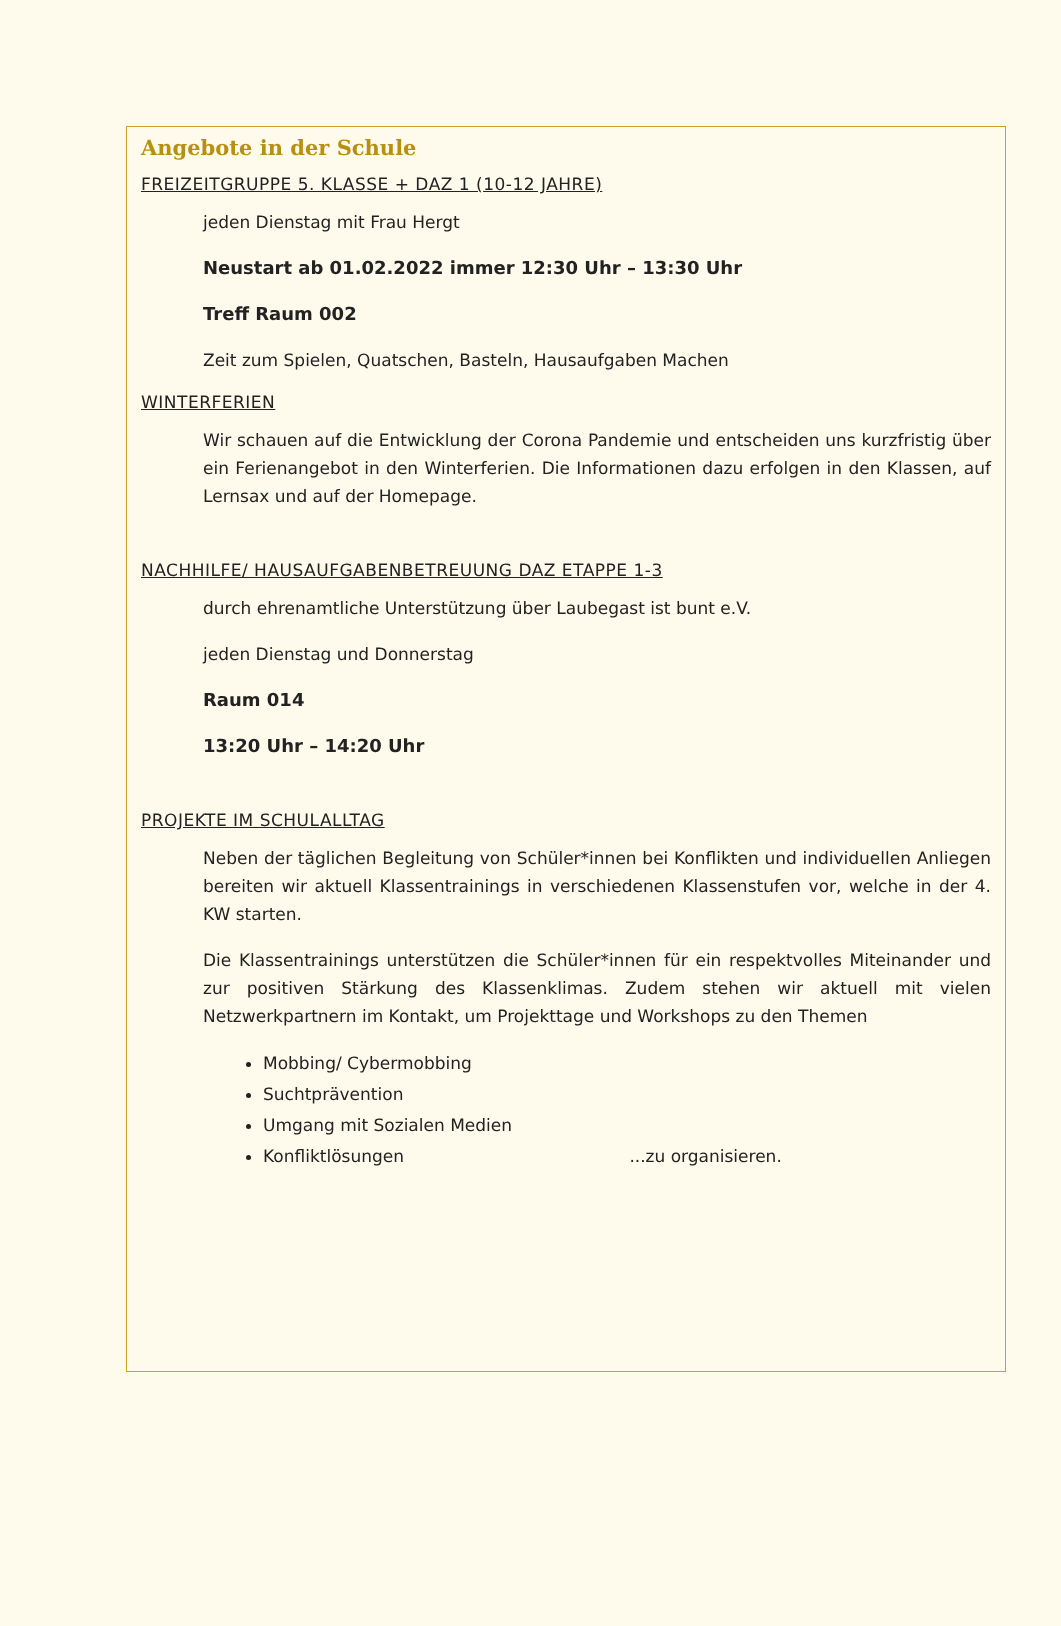Angebote in der Schule
FREIZEITGRUPPE 5. KLASSE + DAZ 1 (10-12 JAHRE)
jeden Dienstag mit Frau Hergt
Neustart ab 01.02.2022 immer 12:30 Uhr – 13:30 Uhr
Treff Raum 002
Zeit zum Spielen, Quatschen, Basteln, Hausaufgaben Machen
WINTERFERIEN
Wir schauen auf die Entwicklung der Corona Pandemie und entscheiden uns kurzfristig über ein Ferienangebot in den Winterferien. Die Informationen dazu erfolgen in den Klassen, auf Lernsax und auf der Homepage.
NACHHILFE/ HAUSAUFGABENBETREUUNG DAZ ETAPPE 1-3
durch ehrenamtliche Unterstützung über Laubegast ist bunt e.V.
jeden Dienstag und Donnerstag
Raum 014
13:20 Uhr – 14:20 Uhr
PROJEKTE IM SCHULALLTAG
Neben der täglichen Begleitung von Schüler*innen bei Konflikten und individuellen Anliegen bereiten wir aktuell Klassentrainings in verschiedenen Klassenstufen vor, welche in der 4. KW starten.
Die Klassentrainings unterstützen die Schüler*innen für ein respektvolles Miteinander und zur positiven Stärkung des Klassenklimas. Zudem stehen wir aktuell mit vielen Netzwerkpartnern im Kontakt, um Projekttage und Workshops zu den Themen
Mobbing/ Cybermobbing
Suchtprävention
Umgang mit Sozialen Medien
Konfliktlösungen ...zu organisieren.